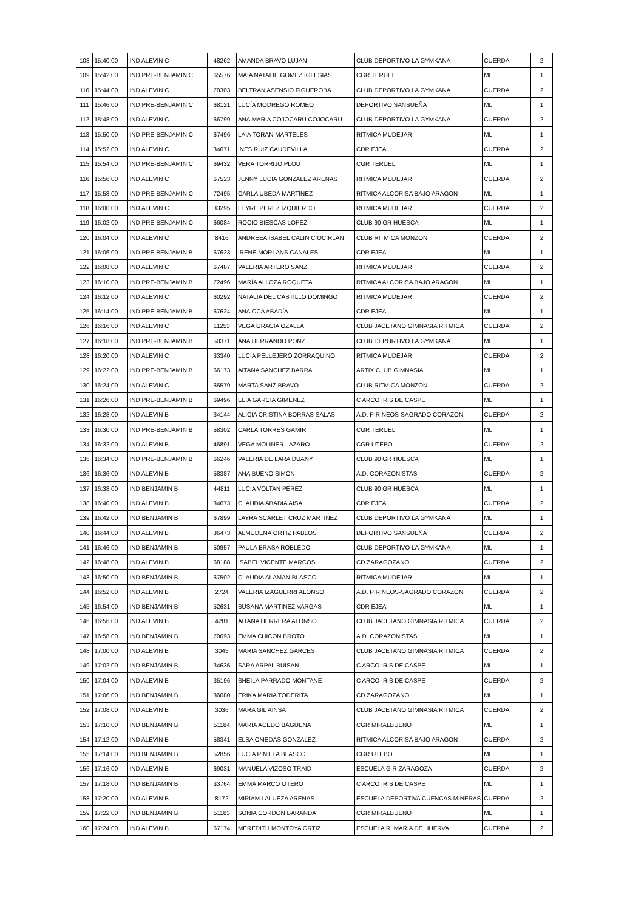| 108 | 15:40:00 | IND ALEVIN C | 48262 | AMANDA BRAVO LUJAN | CLUB DEPORTIVO LA GYMKANA | CUERDA | 2 |
| 109 | 15:42:00 | IND PRE-BENJAMIN C | 65576 | MAIA NATALIE GOMEZ IGLESIAS | CGR TERUEL | ML | 1 |
| 110 | 15:44:00 | IND ALEVIN C | 70303 | BELTRAN ASENSIO FIGUEROBA | CLUB DEPORTIVO LA GYMKANA | CUERDA | 2 |
| 111 | 15:46:00 | IND PRE-BENJAMIN C | 68121 | LUCÍA MODREGO ROMEO | DEPORTIVO SANSUEÑA | ML | 1 |
| 112 | 15:48:00 | IND ALEVIN C | 66799 | ANA MARIA COJOCARU COJOCARU | CLUB DEPORTIVO LA GYMKANA | CUERDA | 2 |
| 113 | 15:50:00 | IND PRE-BENJAMIN C | 67496 | LAIA TORAN MARTELES | RITMICA MUDEJAR | ML | 1 |
| 114 | 15:52:00 | IND ALEVIN C | 34671 | INES RUIZ CAUDEVILLA | CDR EJEA | CUERDA | 2 |
| 115 | 15:54:00 | IND PRE-BENJAMIN C | 69432 | VERA TORRIJO PLOU | CGR TERUEL | ML | 1 |
| 116 | 15:56:00 | IND ALEVIN C | 67523 | JENNY LUCIA GONZALEZ ARENAS | RITMICA MUDEJAR | CUERDA | 2 |
| 117 | 15:58:00 | IND PRE-BENJAMIN C | 72495 | CARLA UBEDA MARTÍNEZ | RITMICA ALCORISA BAJO ARAGON | ML | 1 |
| 118 | 16:00:00 | IND ALEVIN C | 33295 | LEYRE PEREZ IZQUIERDO | RITMICA MUDEJAR | CUERDA | 2 |
| 119 | 16:02:00 | IND PRE-BENJAMIN C | 66084 | ROCIO BIESCAS LOPEZ | CLUB 90 GR HUESCA | ML | 1 |
| 120 | 16:04:00 | IND ALEVIN C | 8416 | ANDREEA ISABEL CALIN CIOCIRLAN | CLUB RITMICA MONZON | CUERDA | 2 |
| 121 | 16:06:00 | IND PRE-BENJAMIN B | 67623 | IRENE MORLANS CANALES | CDR EJEA | ML | 1 |
| 122 | 16:08:00 | IND ALEVIN C | 67487 | VALERIA ARTERO SANZ | RITMICA MUDEJAR | CUERDA | 2 |
| 123 | 16:10:00 | IND PRE-BENJAMIN B | 72496 | MARÍA ALLOZA ROQUETA | RITMICA ALCORISA BAJO ARAGON | ML | 1 |
| 124 | 16:12:00 | IND ALEVIN C | 60292 | NATALIA DEL CASTILLO DOMINGO | RITMICA MUDEJAR | CUERDA | 2 |
| 125 | 16:14:00 | IND PRE-BENJAMIN B | 67624 | ANA OCA ABADÍA | CDR EJEA | ML | 1 |
| 126 | 16:16:00 | IND ALEVIN C | 11253 | VEGA GRACIA OZALLA | CLUB JACETANO GIMNASIA RITMICA | CUERDA | 2 |
| 127 | 16:18:00 | IND PRE-BENJAMIN B | 50371 | ANA HERRANDO PONZ | CLUB DEPORTIVO LA GYMKANA | ML | 1 |
| 128 | 16:20:00 | IND ALEVIN C | 33340 | LUCIA PELLEJERO ZORRAQUINO | RITMICA MUDEJAR | CUERDA | 2 |
| 129 | 16:22:00 | IND PRE-BENJAMIN B | 66173 | AITANA SANCHEZ BARRA | ARTIX CLUB GIMNASIA | ML | 1 |
| 130 | 16:24:00 | IND ALEVIN C | 65579 | MARTA SANZ BRAVO | CLUB RITMICA MONZON | CUERDA | 2 |
| 131 | 16:26:00 | IND PRE-BENJAMIN B | 69496 | ELIA GARCIA GIMENEZ | C ARCO IRIS DE CASPE | ML | 1 |
| 132 | 16:28:00 | IND ALEVIN B | 34144 | ALICIA CRISTINA BORRAS SALAS | A.D. PIRINEOS-SAGRADO CORAZON | CUERDA | 2 |
| 133 | 16:30:00 | IND PRE-BENJAMIN B | 58302 | CARLA TORRES GAMIR | CGR TERUEL | ML | 1 |
| 134 | 16:32:00 | IND ALEVIN B | 45891 | VEGA MOLINER LAZARO | CGR UTEBO | CUERDA | 2 |
| 135 | 16:34:00 | IND PRE-BENJAMIN B | 66246 | VALERIA DE LARA DUANY | CLUB 90 GR HUESCA | ML | 1 |
| 136 | 16:36:00 | IND ALEVIN B | 58387 | ANA BUENO SIMON | A.D. CORAZONISTAS | CUERDA | 2 |
| 137 | 16:38:00 | IND BENJAMIN B | 44811 | LUCIA VOLTAN PEREZ | CLUB 90 GR HUESCA | ML | 1 |
| 138 | 16:40:00 | IND ALEVIN B | 34673 | CLAUDIA ABADIA AISA | CDR EJEA | CUERDA | 2 |
| 139 | 16:42:00 | IND BENJAMIN B | 67899 | LAYRA SCARLET CRUZ MARTINEZ | CLUB DEPORTIVO LA GYMKANA | ML | 1 |
| 140 | 16:44:00 | IND ALEVIN B | 36473 | ALMUDENA ORTIZ PABLOS | DEPORTIVO SANSUEÑA | CUERDA | 2 |
| 141 | 16:46:00 | IND BENJAMIN B | 50957 | PAULA BRASA ROBLEDO | CLUB DEPORTIVO LA GYMKANA | ML | 1 |
| 142 | 16:48:00 | IND ALEVIN B | 68188 | ISABEL VICENTE MARCOS | CD ZARAGOZANO | CUERDA | 2 |
| 143 | 16:50:00 | IND BENJAMIN B | 67502 | CLAUDIA ALAMAN BLASCO | RITMICA MUDEJAR | ML | 1 |
| 144 | 16:52:00 | IND ALEVIN B | 2724 | VALERIA IZAGUERRI ALONSO | A.D. PIRINEOS-SAGRADO CORAZON | CUERDA | 2 |
| 145 | 16:54:00 | IND BENJAMIN B | 52631 | SUSANA MARTINEZ VARGAS | CDR EJEA | ML | 1 |
| 146 | 16:56:00 | IND ALEVIN B | 4281 | AITANA HERRERA ALONSO | CLUB JACETANO GIMNASIA RITMICA | CUERDA | 2 |
| 147 | 16:58:00 | IND BENJAMIN B | 70693 | EMMA CHICON BROTO | A.D. CORAZONISTAS | ML | 1 |
| 148 | 17:00:00 | IND ALEVIN B | 3045 | MARIA SANCHEZ GARCES | CLUB JACETANO GIMNASIA RITMICA | CUERDA | 2 |
| 149 | 17:02:00 | IND BENJAMIN B | 34636 | SARA ARPAL BUISAN | C ARCO IRIS DE CASPE | ML | 1 |
| 150 | 17:04:00 | IND ALEVIN B | 35196 | SHEILA PARRADO MONTANE | C ARCO IRIS DE CASPE | CUERDA | 2 |
| 151 | 17:06:00 | IND BENJAMIN B | 36080 | ERIKA MARIA TODERITA | CD ZARAGOZANO | ML | 1 |
| 152 | 17:08:00 | IND ALEVIN B | 3036 | MARA GIL AINSA | CLUB JACETANO GIMNASIA RITMICA | CUERDA | 2 |
| 153 | 17:10:00 | IND BENJAMIN B | 51184 | MARIA ACEDO BÁGUENA | CGR MIRALBUENO | ML | 1 |
| 154 | 17:12:00 | IND ALEVIN B | 58341 | ELSA OMEDAS GONZALEZ | RITMICA ALCORISA BAJO ARAGON | CUERDA | 2 |
| 155 | 17:14:00 | IND BENJAMIN B | 52856 | LUCIA PINILLA BLASCO | CGR UTEBO | ML | 1 |
| 156 | 17:16:00 | IND ALEVIN B | 69031 | MANUELA VIZOSO TRAID | ESCUELA G R ZARAGOZA | CUERDA | 2 |
| 157 | 17:18:00 | IND BENJAMIN B | 33764 | EMMA MARCO OTERO | C ARCO IRIS DE CASPE | ML | 1 |
| 158 | 17:20:00 | IND ALEVIN B | 8172 | MIRIAM LALUEZA ARENAS | ESCUELA DEPORTIVA CUENCAS MINERAS | CUERDA | 2 |
| 159 | 17:22:00 | IND BENJAMIN B | 51183 | SONIA CORDON BARANDA | CGR MIRALBUENO | ML | 1 |
| 160 | 17:24:00 | IND ALEVIN B | 67174 | MEREDITH MONTOYA ORTIZ | ESCUELA R. MARIA DE HUERVA | CUERDA | 2 |